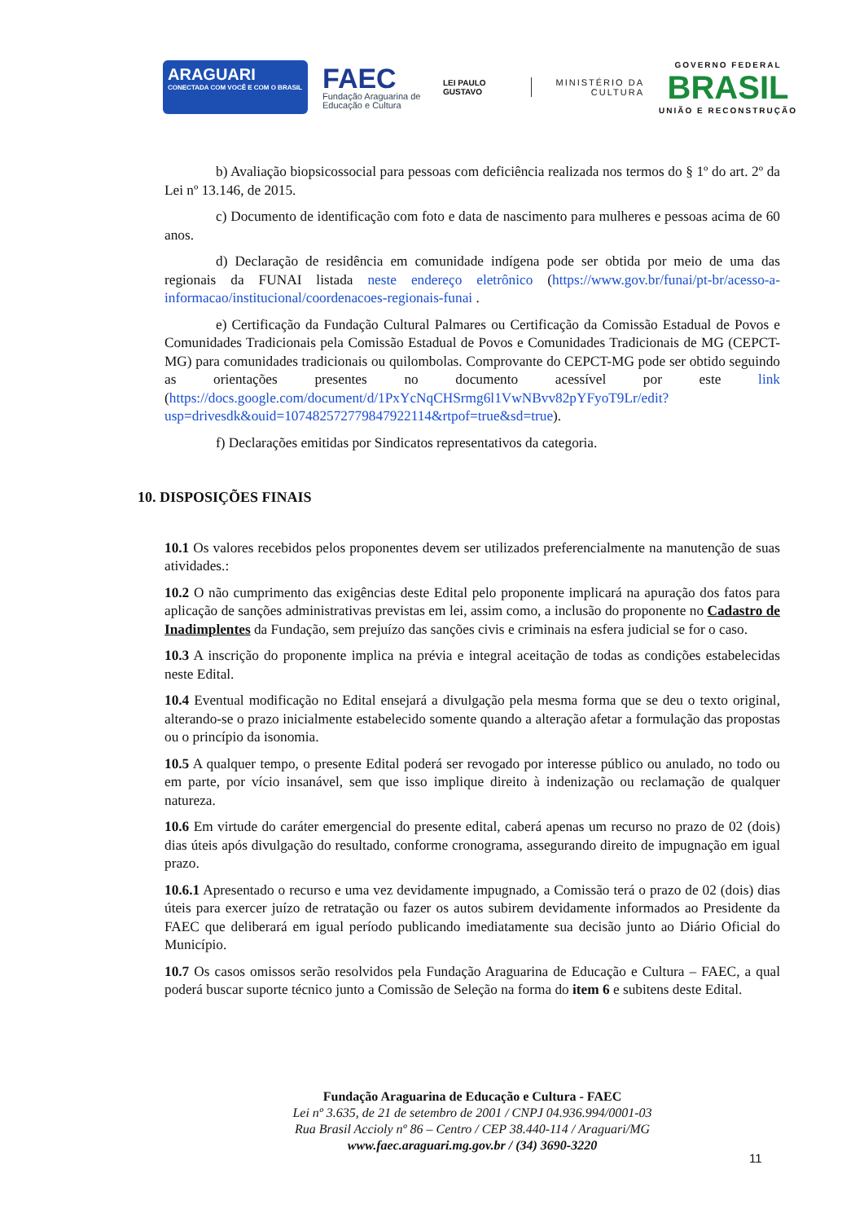ARAGUARI
CONECTADA COM VOCÊ E COM O BRASIL
FAEC
Fundação Araguarina de Educação e Cultura
LEI PAULO GUSTAVO
MINISTÉRIO DA CULTURA
GOVERNO FEDERAL
BRASIL
UNIÃO E RECONSTRUÇÃO
b) Avaliação biopsicossocial para pessoas com deficiência realizada nos termos do § 1º do art. 2º da Lei nº 13.146, de 2015.
c) Documento de identificação com foto e data de nascimento para mulheres e pessoas acima de 60 anos.
d) Declaração de residência em comunidade indígena pode ser obtida por meio de uma das regionais da FUNAI listada neste endereço eletrônico (https://www.gov.br/funai/pt-br/acesso-a-informacao/institucional/coordenacoes-regionais-funai .
e) Certificação da Fundação Cultural Palmares ou Certificação da Comissão Estadual de Povos e Comunidades Tradicionais pela Comissão Estadual de Povos e Comunidades Tradicionais de MG (CEPCT-MG) para comunidades tradicionais ou quilombolas. Comprovante do CEPCT-MG pode ser obtido seguindo as orientações presentes no documento acessível por este link (https://docs.google.com/document/d/1PxYcNqCHSrmg6l1VwNBvv82pYFyoT9Lr/edit?usp=drivesdk&ouid=107482572779847922114&rtpof=true&sd=true).
f) Declarações emitidas por Sindicatos representativos da categoria.
10. DISPOSIÇÕES FINAIS
10.1 Os valores recebidos pelos proponentes devem ser utilizados preferencialmente na manutenção de suas atividades.:
10.2 O não cumprimento das exigências deste Edital pelo proponente implicará na apuração dos fatos para aplicação de sanções administrativas previstas em lei, assim como, a inclusão do proponente no Cadastro de Inadimplentes da Fundação, sem prejuízo das sanções civis e criminais na esfera judicial se for o caso.
10.3 A inscrição do proponente implica na prévia e integral aceitação de todas as condições estabelecidas neste Edital.
10.4 Eventual modificação no Edital ensejará a divulgação pela mesma forma que se deu o texto original, alterando-se o prazo inicialmente estabelecido somente quando a alteração afetar a formulação das propostas ou o princípio da isonomia.
10.5 A qualquer tempo, o presente Edital poderá ser revogado por interesse público ou anulado, no todo ou em parte, por vício insanável, sem que isso implique direito à indenização ou reclamação de qualquer natureza.
10.6 Em virtude do caráter emergencial do presente edital, caberá apenas um recurso no prazo de 02 (dois) dias úteis após divulgação do resultado, conforme cronograma, assegurando direito de impugnação em igual prazo.
10.6.1 Apresentado o recurso e uma vez devidamente impugnado, a Comissão terá o prazo de 02 (dois) dias úteis para exercer juízo de retratação ou fazer os autos subirem devidamente informados ao Presidente da FAEC que deliberará em igual período publicando imediatamente sua decisão junto ao Diário Oficial do Município.
10.7 Os casos omissos serão resolvidos pela Fundação Araguarina de Educação e Cultura – FAEC, a qual poderá buscar suporte técnico junto a Comissão de Seleção na forma do item 6 e subitens deste Edital.
Fundação Araguarina de Educação e Cultura - FAEC
Lei nº 3.635, de 21 de setembro de 2001 / CNPJ 04.936.994/0001-03
Rua Brasil Accioly nº 86 – Centro / CEP 38.440-114 / Araguari/MG
www.faec.araguari.mg.gov.br / (34) 3690-3220
11